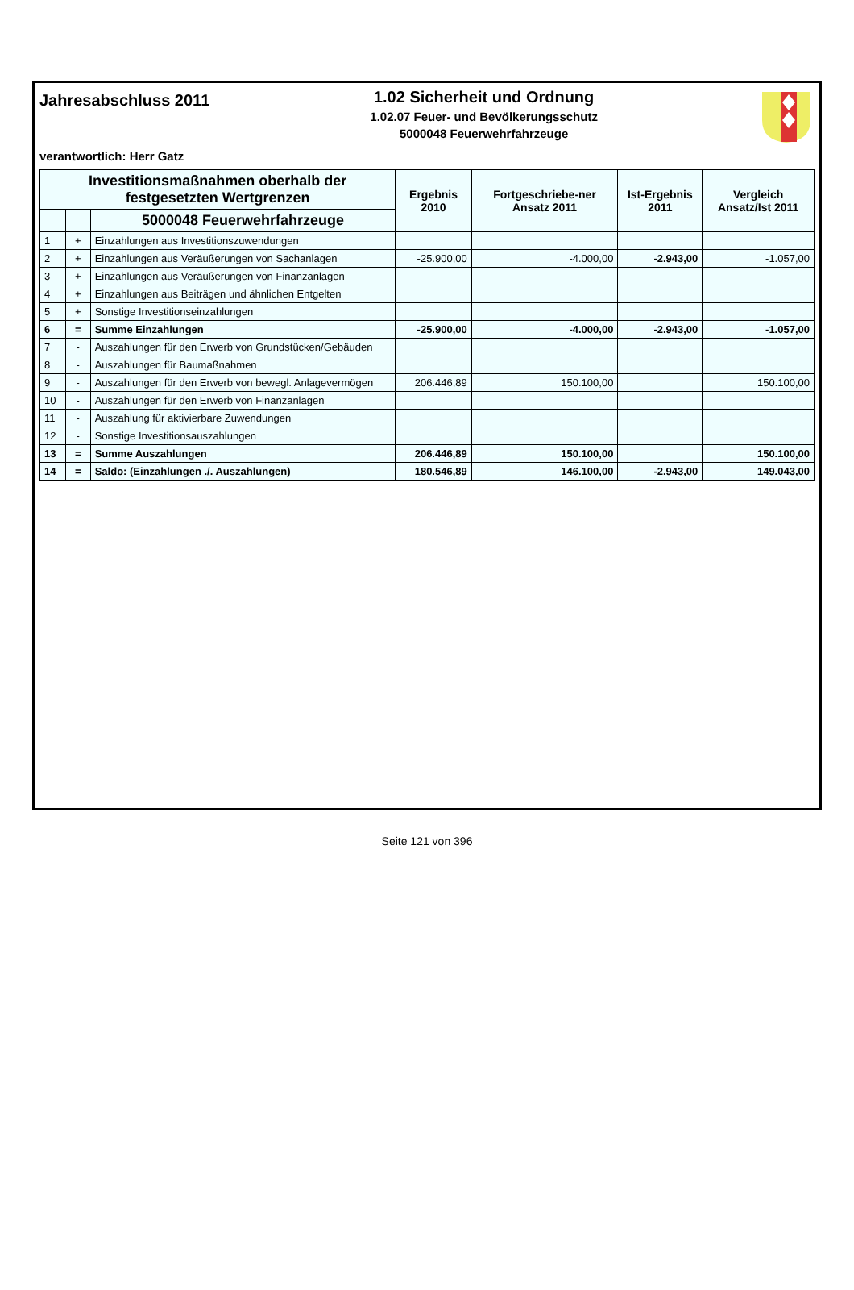Jahresabschluss 2011
1.02 Sicherheit und Ordnung
1.02.07 Feuer- und Bevölkerungsschutz
5000048 Feuerwehrfahrzeuge
verantwortlich: Herr Gatz
| Investitionsmaßnahmen oberhalb der festgesetzten Wertgrenzen | | | Ergebnis 2010 | Fortgeschriebe-ner Ansatz 2011 | Ist-Ergebnis 2011 | Vergleich Ansatz/Ist 2011 |
| --- | --- | --- | --- | --- | --- | --- |
| | | 5000048 Feuerwehrfahrzeuge | | | | |
| 1 | + | Einzahlungen aus Investitionszuwendungen | | | | |
| 2 | + | Einzahlungen aus Veräußerungen von Sachanlagen | -25.900,00 | -4.000,00 | -2.943,00 | -1.057,00 |
| 3 | + | Einzahlungen aus Veräußerungen von Finanzanlagen | | | | |
| 4 | + | Einzahlungen aus Beiträgen und ähnlichen Entgelten | | | | |
| 5 | + | Sonstige Investitionseinzahlungen | | | | |
| 6 | = | Summe Einzahlungen | -25.900,00 | -4.000,00 | -2.943,00 | -1.057,00 |
| 7 | - | Auszahlungen für den Erwerb von Grundstücken/Gebäuden | | | | |
| 8 | - | Auszahlungen für Baumaßnahmen | | | | |
| 9 | - | Auszahlungen für den Erwerb von bewegl. Anlagevermögen | 206.446,89 | 150.100,00 | | 150.100,00 |
| 10 | - | Auszahlungen für den Erwerb von Finanzanlagen | | | | |
| 11 | - | Auszahlung für aktivierbare Zuwendungen | | | | |
| 12 | - | Sonstige Investitionsauszahlungen | | | | |
| 13 | = | Summe Auszahlungen | 206.446,89 | 150.100,00 | | 150.100,00 |
| 14 | = | Saldo: (Einzahlungen ./. Auszahlungen) | 180.546,89 | 146.100,00 | -2.943,00 | 149.043,00 |
Seite 121 von 396